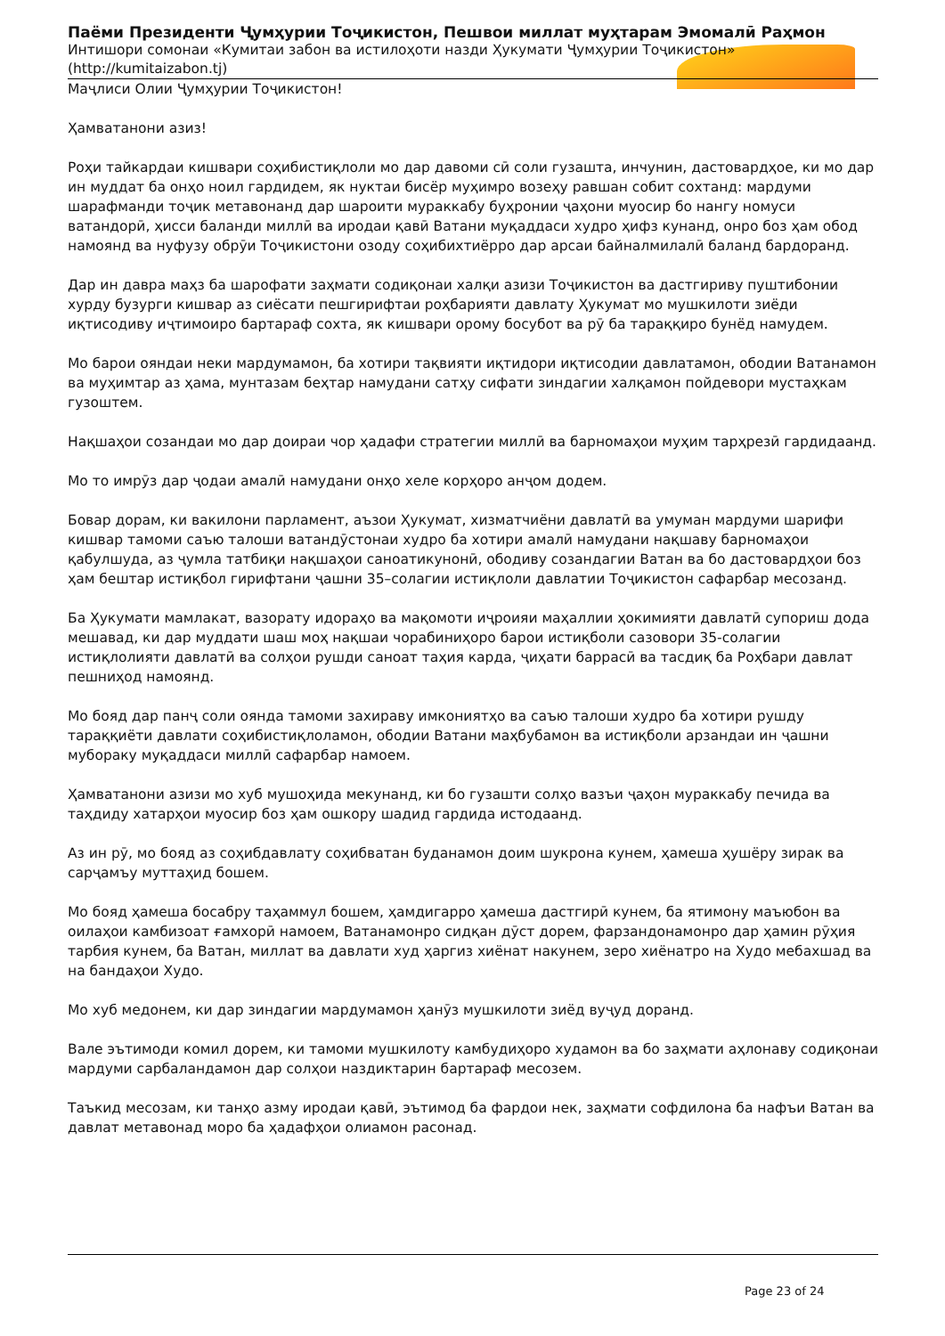Паёми Президенти Ҷумҳурии Тоҷикистон, Пешвои миллат муҳтарам Эмомалӣ Раҳмон
Интишори сомонаи «Кумитаи забон ва истилоҳоти назди Ҳукумати Ҷумҳурии Тоҷикистон» (http://kumitaizabon.tj)
Маҷлиси Олии Ҷумҳурии Тоҷикистон!
Ҳамватанони азиз!
Роҳи тайкардаи кишвари соҳибистиқлоли мо дар давоми сӣ соли гузашта, инчунин, дастовардҳое, ки мо дар ин муддат ба онҳо ноил гардидем, як нуктаи бисёр муҳимро возеҳу равшан собит сохтанд: мардуми шарафманди тоҷик метавонанд дар шароити мураккабу буҳронии ҷаҳони муосир бо нангу номуси ватандорӣ, ҳисси баланди миллӣ ва иродаи қавӣ Ватани муқаддаси худро ҳифз кунанд, онро боз ҳам обод намоянд ва нуфузу обрӯи Тоҷикистони озоду соҳибихтиёрро дар арсаи байналмилалӣ баланд бардоранд.
Дар ин давра маҳз ба шарофати заҳмати содиқонаи халқи азизи Тоҷикистон ва дастгириву пуштибонии хурду бузурги кишвар аз сиёсати пешгирифтаи роҳбарияти давлату Ҳукумат мо мушкилоти зиёди иқтисодиву иҷтимоиро бартараф сохта, як кишвари орому босубот ва рӯ ба тараққиро бунёд намудем.
Мо барои ояндаи неки мардумамон, ба хотири тақвияти иқтидори иқтисодии давлатамон, ободии Ватанамон ва муҳимтар аз ҳама, мунтазам беҳтар намудани сатҳу сифати зиндагии халқамон пойдевори мустаҳкам гузоштем.
Нақшаҳои созандаи мо дар доираи чор ҳадафи стратегии миллӣ ва барномаҳои муҳим тарҳрезӣ гардидаанд.
Мо то имрӯз дар ҷодаи амалӣ намудани онҳо хеле корҳоро анҷом додем.
Бовар дорам, ки вакилони парламент, аъзои Ҳукумат, хизматчиёни давлатӣ ва умуман мардуми шарифи кишвар тамоми саъю талоши ватандӯстонаи худро ба хотири амалӣ намудани нақшаву барномаҳои қабулшуда, аз ҷумла татбиқи нақшаҳои саноатикунонӣ, ободиву созандагии Ватан ва бо дастовардҳои боз ҳам бештар истиқбол гирифтани ҷашни 35–солагии истиқлоли давлатии Тоҷикистон сафарбар месозанд.
Ба Ҳукумати мамлакат, вазорату идораҳо ва мақомоти иҷроияи маҳаллии ҳокимияти давлатӣ супориш дода мешавад, ки дар муддати шаш моҳ нақшаи чорабиниҳоро барои истиқболи сазовори 35-солагии истиқлолияти давлатӣ ва солҳои рушди саноат таҳия карда, ҷиҳати баррасӣ ва тасдиқ ба Роҳбари давлат пешниҳод намоянд.
Мо бояд дар панҷ соли оянда тамоми захираву имкониятҳо ва саъю талоши худро ба хотири рушду тараққиёти давлати соҳибистиқлоламон, ободии Ватани маҳбубамон ва истиқболи арзандаи ин ҷашни муборакy муқаддаси миллӣ сафарбар намоем.
Ҳамватанони азизи мо хуб мушоҳида мекунанд, ки бо гузашти солҳо вазъи ҷаҳон мураккабу печида ва таҳдиду хатарҳои муосир боз ҳам ошкору шадид гардида истодаанд.
Аз ин рӯ, мо бояд аз соҳибдавлату соҳибватан буданамон доим шукрона кунем, ҳамеша ҳушёру зирак ва сарҷамъу муттаҳид бошем.
Мо бояд ҳамеша босабру таҳаммул бошем, ҳамдигарро ҳамеша дастгирӣ кунем, ба ятимону маъюбон ва оилаҳои камбизоат ғамхорӣ намоем, Ватанамонро сидқан дӯст дорем, фарзандонамонро дар ҳамин рӯҳия тарбия кунем, ба Ватан, миллат ва давлати худ ҳаргиз хиёнат накунем, зеро хиёнатро на Худо мебахшад ва на бандаҳои Худо.
Мо хуб медонем, ки дар зиндагии мардумамон ҳанӯз мушкилоти зиёд вуҷуд доранд.
Вале эътимоди комил дорем, ки тамоми мушкилоту камбудиҳоро худамон ва бо заҳмати аҳлонаву содиқонаи мардуми сарбаландамон дар солҳои наздиктарин бартараф месозем.
Таъкид месозам, ки танҳо азму иродаи қавӣ, эътимод ба фардои нек, заҳмати софдилона ба нафъи Ватан ва давлат метавонад моро ба ҳадафҳои олиамон расонад.
Page 23 of 24